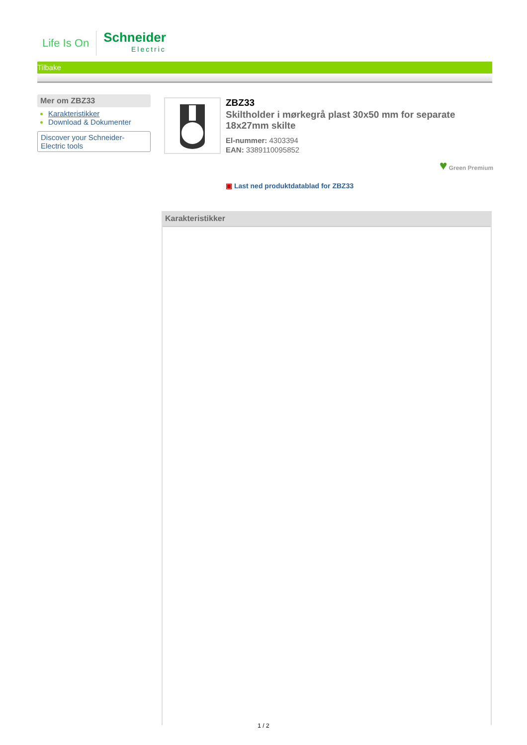Life Is On
Schneider
Electric
Tilbake
Mer om ZBZ33
Karakteristikker
Download & Dokumenter
Discover your Schneider-Electric tools
ZBZ33
Skiltholder i mørkegrå plast 30x50 mm for separate 18x27mm skilte
El-nummer: 4303394
EAN: 3389110095852
♥ Green Premium
▣ Last ned produktdatablad for ZBZ33
Karakteristikker
1 / 2